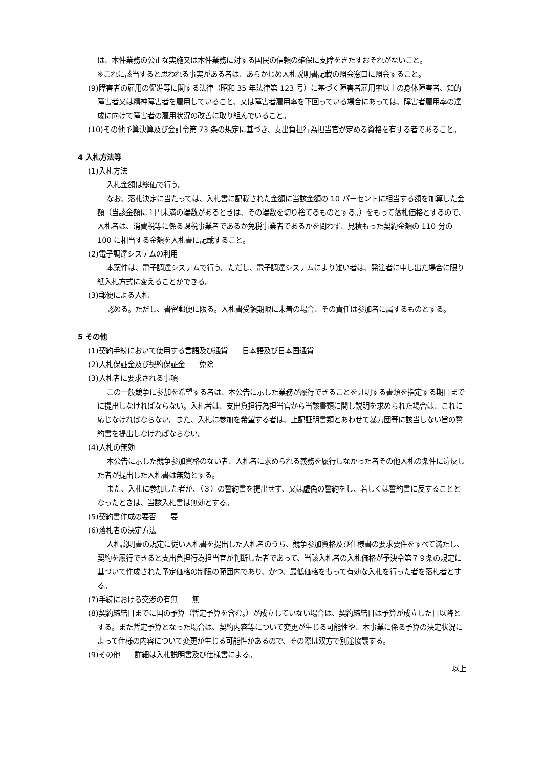は、本件業務の公正な実施又は本件業務に対する国民の信頼の確保に支障をきたすおそれがないこと。
※これに該当すると思われる事実がある者は、あらかじめ入札説明書記載の照会窓口に照会すること。
(9)障害者の雇用の促進等に関する法律（昭和 35 年法律第 123 号）に基づく障害者雇用率以上の身体障害者、知的障害者又は精神障害者を雇用していること、又は障害者雇用率を下回っている場合にあっては、障害者雇用率の達成に向けて障害者の雇用状況の改善に取り組んでいること。
(10)その他予算決算及び会計令第 73 条の規定に基づき、支出負担行為担当官が定める資格を有する者であること。
4 入札方法等
(1)入札方法
入札金額は総価で行う。
なお、落札決定に当たっては、入札書に記載された金額に当該金額の 10 パーセントに相当する額を加算した金額（当該金額に１円未満の端数があるときは、その端数を切り捨てるものとする。）をもって落札価格とするので、入札者は、消費税等に係る課税事業者であるか免税事業者であるかを問わず、見積もった契約金額の 110 分の 100 に相当する金額を入札書に記載すること。
(2)電子調達システムの利用
本案件は、電子調達システムで行う。ただし、電子調達システムにより難い者は、発注者に申し出た場合に限り紙入札方式に変えることができる。
(3)郵便による入札
認める。ただし、書留郵便に限る。入札書受領期限に未着の場合、その責任は参加者に属するものとする。
5 その他
(1)契約手続において使用する言語及び通貨　　日本語及び日本国通貨
(2)入札保証金及び契約保証金　　免除
(3)入札者に要求される事項
この一般競争に参加を希望する者は、本公告に示した業務が履行できることを証明する書類を指定する期日までに提出しなければならない。入札者は、支出負担行為担当官から当該書類に関し説明を求められた場合は、これに応じなければならない。また、入札に参加を希望する者は、上記証明書類とあわせて暴力団等に該当しない旨の誓約書を提出しなければならない。
(4)入札の無効
本公告に示した競争参加資格のない者、入札者に求められる義務を履行しなかった者その他入札の条件に違反した者が提出した入札書は無効とする。
また、入札に参加した者が、（３）の誓約書を提出せず、又は虚偽の誓約をし、若しくは誓約書に反することとなったときは、当該入札書は無効とする。
(5)契約書作成の要否　　要
(6)落札者の決定方法
入札説明書の規定に従い入札書を提出した入札者のうち、競争参加資格及び仕様書の要求要件をすべて満たし、契約を履行できると支出負担行為担当官が判断した者であって、当該入札者の入札価格が予決令第７９条の規定に基づいて作成された予定価格の制限の範囲内であり、かつ、最低価格をもって有効な入札を行った者を落札者とする。
(7)手続における交渉の有無　　無
(8)契約締結日までに国の予算（暫定予算を含む。）が成立していない場合は、契約締結日は予算が成立した日以降とする。また暫定予算となった場合は、契約内容等について変更が生じる可能性や、本事業に係る予算の決定状況によって仕様の内容について変更が生じる可能性があるので、その際は双方で別途協議する。
(9)その他　　詳細は入札説明書及び仕様書による。
以上